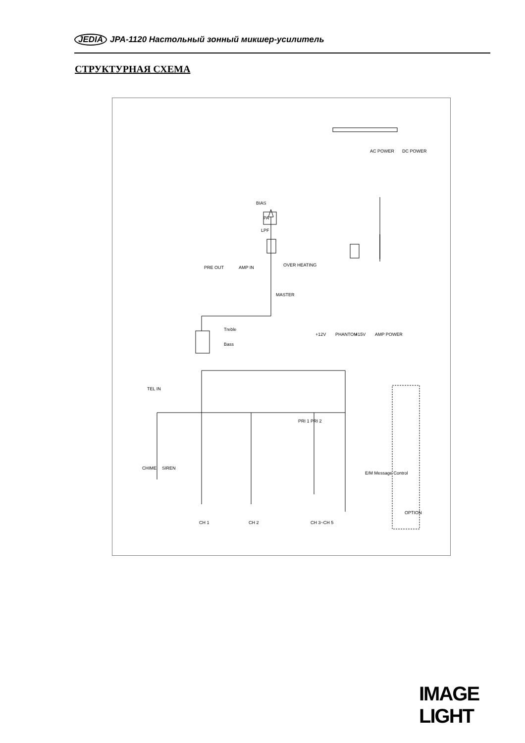JEDIA JPA-1120 Настольный зонный микшер-усилитель
СТРУКТУРНАЯ СХЕМА
CH 1
CH 2
CH 3~CH 5
TEL IN
Bass
Treble
PRE OUT
AMP IN
MASTER
OVER HEATING
LPF
PA
BIAS
AC POWER
DC POWER
+12V
PHANTOM
+15V
AMP POWER
CHIME
SIREN
E/M Message Control
PRI 1 PRI 2
OPTION
IMAGE LIGHT